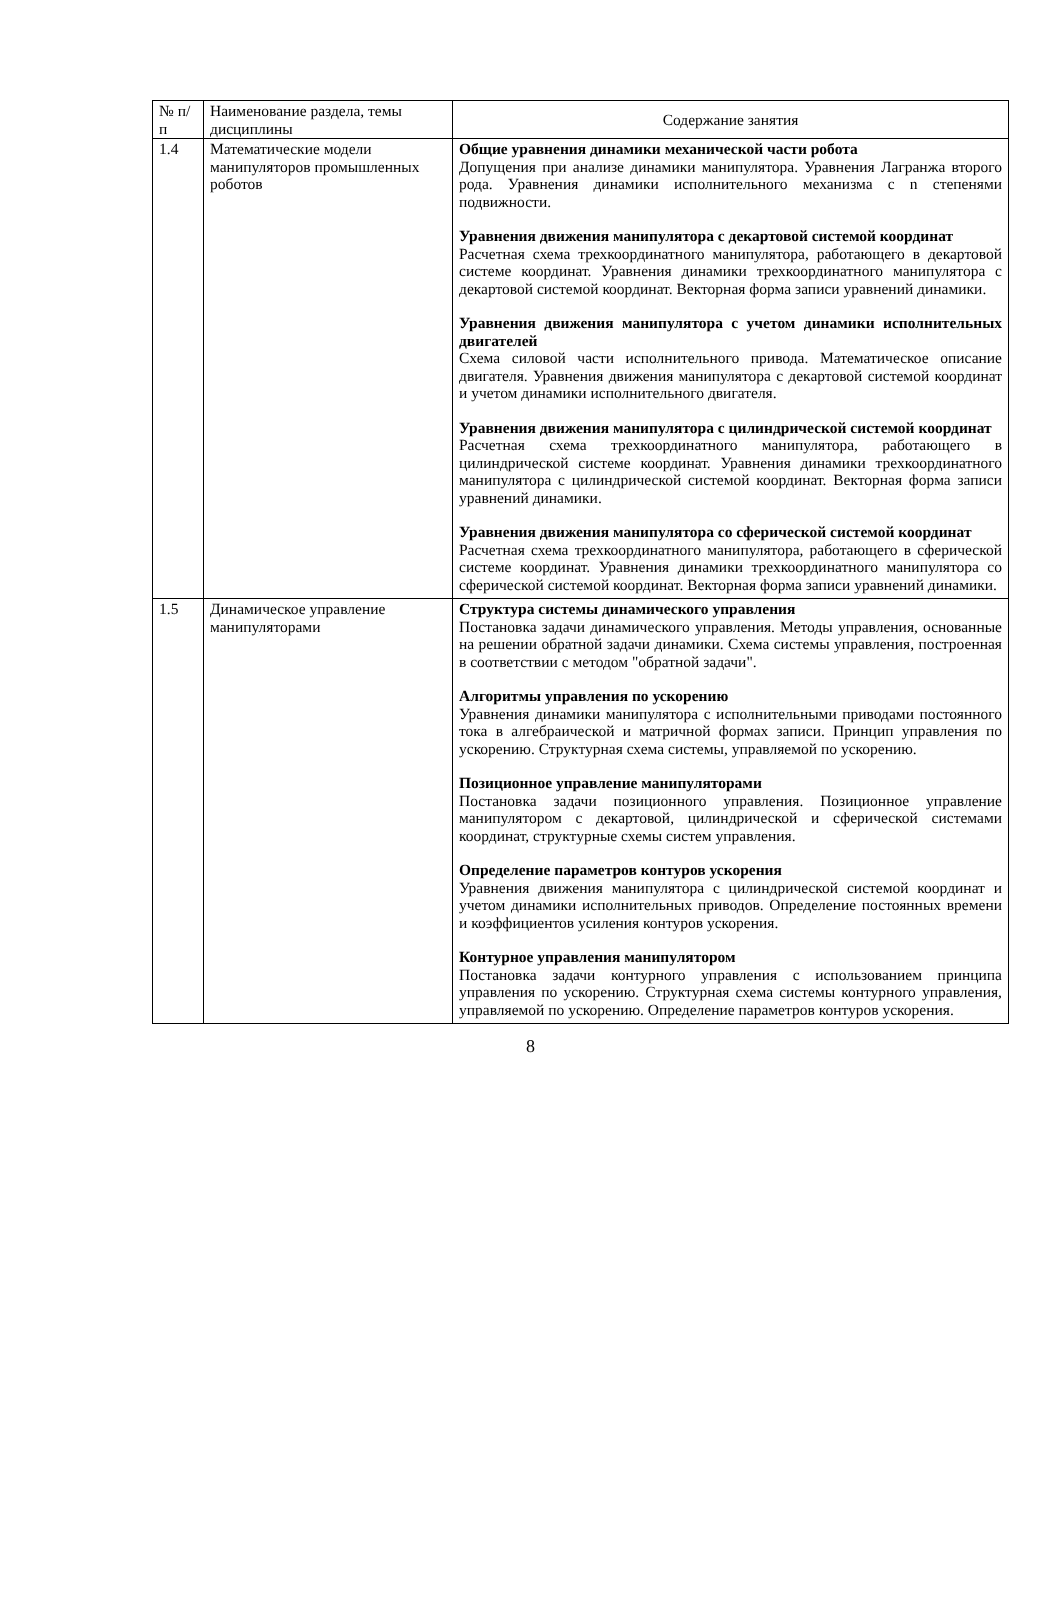| № п/п | Наименование раздела, темы дисциплины | Содержание занятия |
| 1.4 | Математические модели манипуляторов промышленных роботов | Общие уравнения динамики механической части робота Допущения при анализе динамики манипулятора. Уравнения Лагранжа второго рода. Уравнения динамики исполнительного механизма с n степенями подвижности. Уравнения движения манипулятора с декартовой системой координат Расчетная схема трехкоординатного манипулятора, работающего в декартовой системе координат. Уравнения динамики трехкоординатного манипулятора с декартовой системой координат. Векторная форма записи уравнений динамики. Уравнения движения манипулятора с учетом динамики исполнительных двигателей Схема силовой части исполнительного привода. Математическое описание двигателя. Уравнения движения манипулятора с декартовой системой координат и учетом динамики исполнительного двигателя. Уравнения движения манипулятора с цилиндрической системой координат Расчетная схема трехкоординатного манипулятора, работающего в цилиндрической системе координат. Уравнения динамики трехкоординатного манипулятора с цилиндрической системой координат. Векторная форма записи уравнений динамики. Уравнения движения манипулятора со сферической системой координат Расчетная схема трехкоординатного манипулятора, работающего в сферической системе координат. Уравнения динамики трехкоординатного манипулятора со сферической системой координат. Векторная форма записи уравнений динамики. |
| 1.5 | Динамическое управление манипуляторами | Структура системы динамического управления Постановка задачи динамического управления. Методы управления, основанные на решении обратной задачи динамики. Схема системы управления, построенная в соответствии с методом "обратной задачи". Алгоритмы управления по ускорению Уравнения динамики манипулятора с исполнительными приводами постоянного тока в алгебраической и матричной формах записи. Принцип управления по ускорению. Структурная схема системы, управляемой по ускорению. Позиционное управление манипуляторами Постановка задачи позиционного управления. Позиционное управление манипулятором с декартовой, цилиндрической и сферической системами координат, структурные схемы систем управления. Определение параметров контуров ускорения Уравнения движения манипулятора с цилиндрической системой координат и учетом динамики исполнительных приводов. Определение постоянных времени и коэффициентов усиления контуров ускорения. Контурное управления манипулятором Постановка задачи контурного управления с использованием принципа управления по ускорению. Структурная схема системы контурного управления, управляемой по ускорению. Определение параметров контуров ускорения. |
8